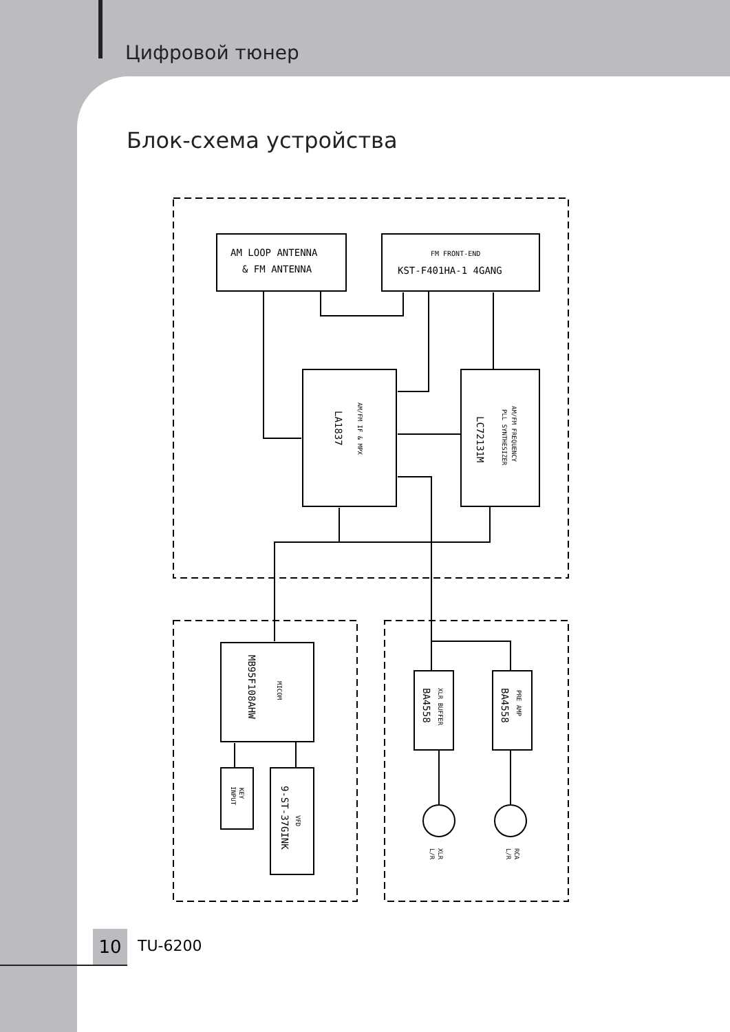Цифровой тюнер
Блок-схема устройства
AM LOOP ANTENNA
& FM ANTENNA
FM FRONT-END
KST-F401HA-1 4GANG
AM/FM IF & MPX
LA1837
AM/FM FREQUENCY
PLL SYNTHESIZER
LC72131M
MICOM
MB95F108AHW
KEY
INPUT
VFD
9-ST-37GINK
XLR BUFFER
BA4558
PRE AMP
BA4558
XLR
L/R
RCA
L/R
10 TU-6200